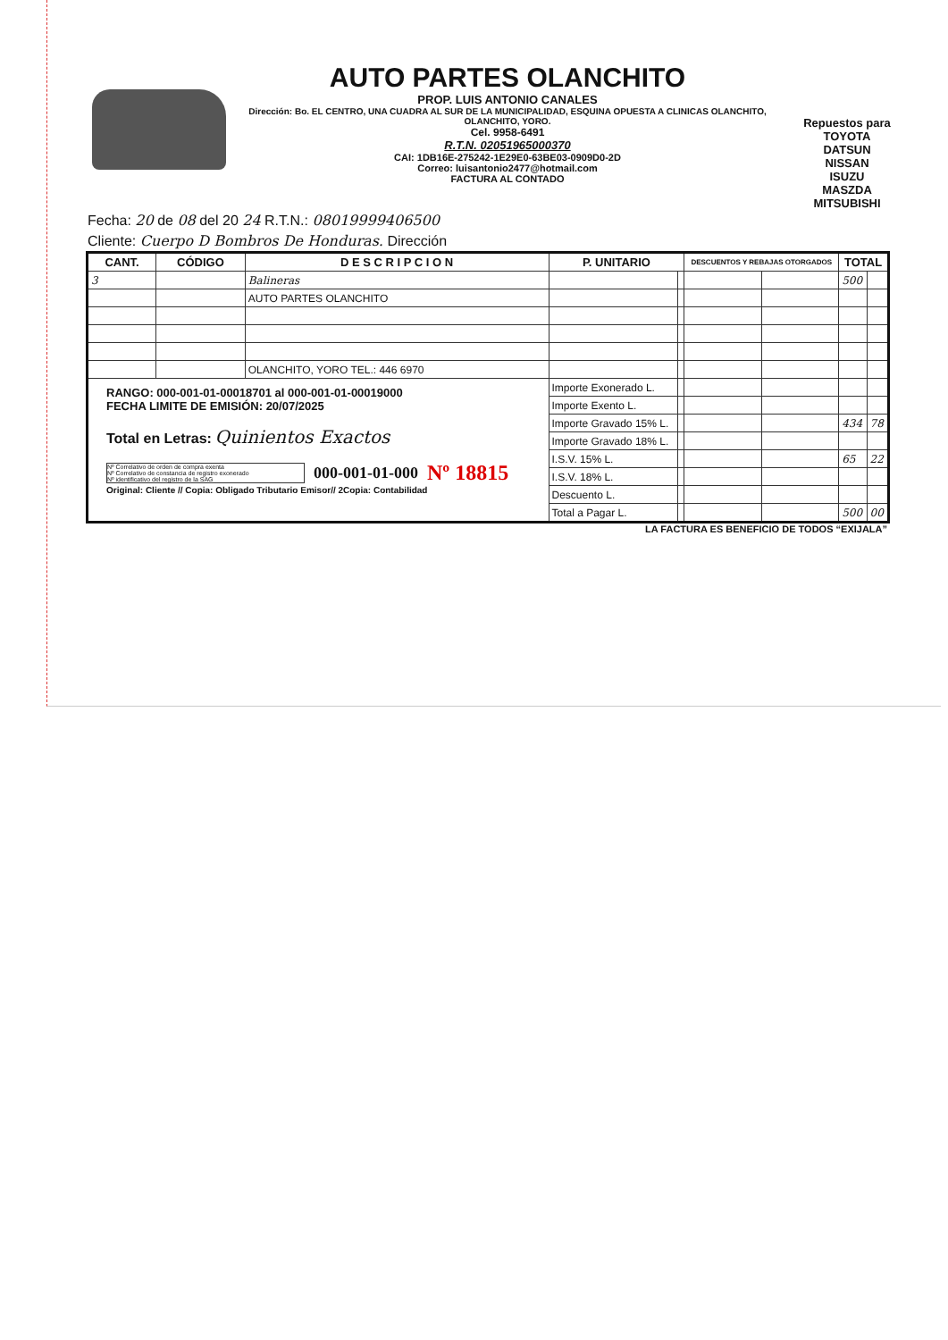AUTO PARTES OLANCHITO
PROP. LUIS ANTONIO CANALES
Dirección: Bo. EL CENTRO, UNA CUADRA AL SUR DE LA MUNICIPALIDAD, ESQUINA OPUESTA A CLINICAS OLANCHITO, OLANCHITO, YORO.
Cel. 9958-6491
R.T.N. 02051965000370
CAI: 1DB16E-275242-1E29E0-63BE03-0909D0-2D
Correo: luisantonio2477@hotmail.com
FACTURA AL CONTADO
Repuestos para
TOYOTA
DATSUN
NISSAN
ISUZU
MASZDA
MITSUBISHI
Fecha: 20 de 08 del 20 24 R.T.N.: 08019999406500
Cliente: Cuerpo D Bombros De Honduras. Dirección
| CANT. | CÓDIGO | D E S C R I P C I O N | P. UNITARIO | | DESCUENTOS Y REBAJAS OTORGADOS | | TOTAL | |
| --- | --- | --- | --- | --- | --- | --- | --- | --- |
| 3 | | Balineras | | | | | 500 | |
| | | AUTO PARTES OLANCHITO | | | | | | |
| | | OLANCHITO, YORO TEL.: 446 6970 | | | | | | |
| RANGO: 000-001-01-00018701 al 000-001-01-00019000 FECHA LIMITE DE EMISIÓN: 20/07/2025 Total en Letras: Quinientos Exactos Nº Correlativo de orden de compra exenta Nº Correlativo de constancia de registro exonerado Nº identificativo del registro de la SAG 000-001-01-000 Nº 18815 Original: Cliente // Copia: Obligado Tributario Emisor// 2Copia: Contabilidad | | | Importe Exonerado L. | | | | | |
| | | | Importe Exento L. | | | | | |
| | | | Importe Gravado 15% L. | | | | 434 | 78 |
| | | | Importe Gravado 18% L. | | | | | |
| | | | I.S.V. 15% L. | | | | 65 | 22 |
| | | | I.S.V. 18% L. | | | | | |
| | | | Descuento L. | | | | | |
| | | | Total a Pagar L. | | | | 500 | 00 |
LA FACTURA ES BENEFICIO DE TODOS “EXIJALA”